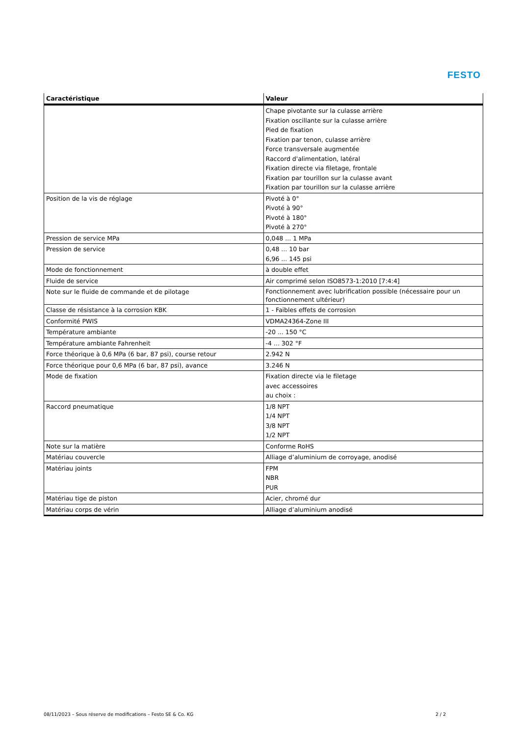FESTO
| Caractéristique | Valeur |
| --- | --- |
| | Chape pivotante sur la culasse arrière Fixation oscillante sur la culasse arrière Pied de fixation Fixation par tenon, culasse arrière Force transversale augmentée Raccord d'alimentation, latéral Fixation directe via filetage, frontale Fixation par tourillon sur la culasse avant Fixation par tourillon sur la culasse arrière |
| Position de la vis de réglage | Pivoté à 0° Pivoté à 90° Pivoté à 180° Pivoté à 270° |
| Pression de service MPa | 0,048 ... 1 MPa |
| Pression de service | 0,48 ... 10 bar 6,96 ... 145 psi |
| Mode de fonctionnement | à double effet |
| Fluide de service | Air comprimé selon ISO8573-1:2010 [7:4:4] |
| Note sur le fluide de commande et de pilotage | Fonctionnement avec lubrification possible (nécessaire pour un fonctionnement ultérieur) |
| Classe de résistance à la corrosion KBK | 1 - Faibles effets de corrosion |
| Conformité PWIS | VDMA24364-Zone III |
| Température ambiante | -20 ... 150 °C |
| Température ambiante Fahrenheit | -4 ... 302 °F |
| Force théorique à 0,6 MPa (6 bar, 87 psi), course retour | 2.942 N |
| Force théorique pour 0,6 MPa (6 bar, 87 psi), avance | 3.246 N |
| Mode de fixation | Fixation directe via le filetage avec accessoires au choix : |
| Raccord pneumatique | 1/8 NPT 1/4 NPT 3/8 NPT 1/2 NPT |
| Note sur la matière | Conforme RoHS |
| Matériau couvercle | Alliage d’aluminium de corroyage, anodisé |
| Matériau joints | FPM NBR PUR |
| Matériau tige de piston | Acier, chromé dur |
| Matériau corps de vérin | Alliage d’aluminium anodisé |
08/11/2023 – Sous réserve de modifications – Festo SE & Co. KG 2 / 2